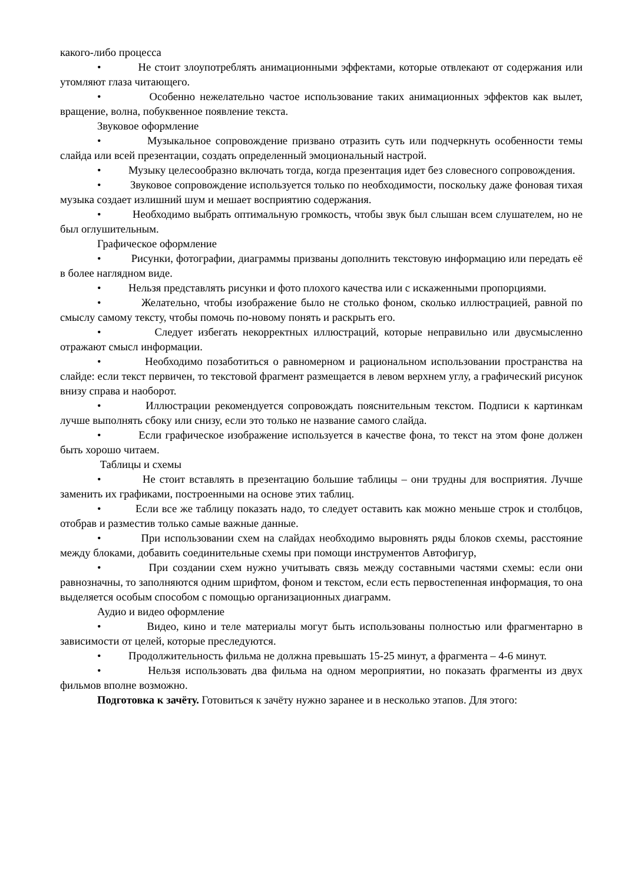какого-либо процесса
• Не стоит злоупотреблять анимационными эффектами, которые отвлекают от содержания или утомляют глаза читающего.
• Особенно нежелательно частое использование таких анимационных эффектов как вылет, вращение, волна, побуквенное появление текста.
Звуковое оформление
• Музыкальное сопровождение призвано отразить суть или подчеркнуть особенности темы слайда или всей презентации, создать определенный эмоциональный настрой.
• Музыку целесообразно включать тогда, когда презентация идет без словесного сопровождения.
• Звуковое сопровождение используется только по необходимости, поскольку даже фоновая тихая музыка создает излишний шум и мешает восприятию содержания.
• Необходимо выбрать оптимальную громкость, чтобы звук был слышан всем слушателем, но не был оглушительным.
Графическое оформление
• Рисунки, фотографии, диаграммы призваны дополнить текстовую информацию или передать её в более наглядном виде.
• Нельзя представлять рисунки и фото плохого качества или с искаженными пропорциями.
• Желательно, чтобы изображение было не столько фоном, сколько иллюстрацией, равной по смыслу самому тексту, чтобы помочь по-новому понять и раскрыть его.
• Следует избегать некорректных иллюстраций, которые неправильно или двусмысленно отражают смысл информации.
• Необходимо позаботиться о равномерном и рациональном использовании пространства на слайде: если текст первичен, то текстовой фрагмент размещается в левом верхнем углу, а графический рисунок внизу справа и наоборот.
• Иллюстрации рекомендуется сопровождать пояснительным текстом. Подписи к картинкам лучше выполнять сбоку или снизу, если это только не название самого слайда.
• Если графическое изображение используется в качестве фона, то текст на этом фоне должен быть хорошо читаем.
Таблицы и схемы
• Не стоит вставлять в презентацию большие таблицы – они трудны для восприятия. Лучше заменить их графиками, построенными на основе этих таблиц.
• Если все же таблицу показать надо, то следует оставить как можно меньше строк и столбцов, отобрав и разместив только самые важные данные.
• При использовании схем на слайдах необходимо выровнять ряды блоков схемы, расстояние между блоками, добавить соединительные схемы при помощи инструментов Автофигур,
• При создании схем нужно учитывать связь между составными частями схемы: если они равнозначны, то заполняются одним шрифтом, фоном и текстом, если есть первостепенная информация, то она выделяется особым способом с помощью организационных диаграмм.
Аудио и видео оформление
• Видео, кино и теле материалы могут быть использованы полностью или фрагментарно в зависимости от целей, которые преследуются.
• Продолжительность фильма не должна превышать 15-25 минут, а фрагмента – 4-6 минут.
• Нельзя использовать два фильма на одном мероприятии, но показать фрагменты из двух фильмов вполне возможно.
Подготовка к зачёту. Готовиться к зачёту нужно заранее и в несколько этапов. Для этого: